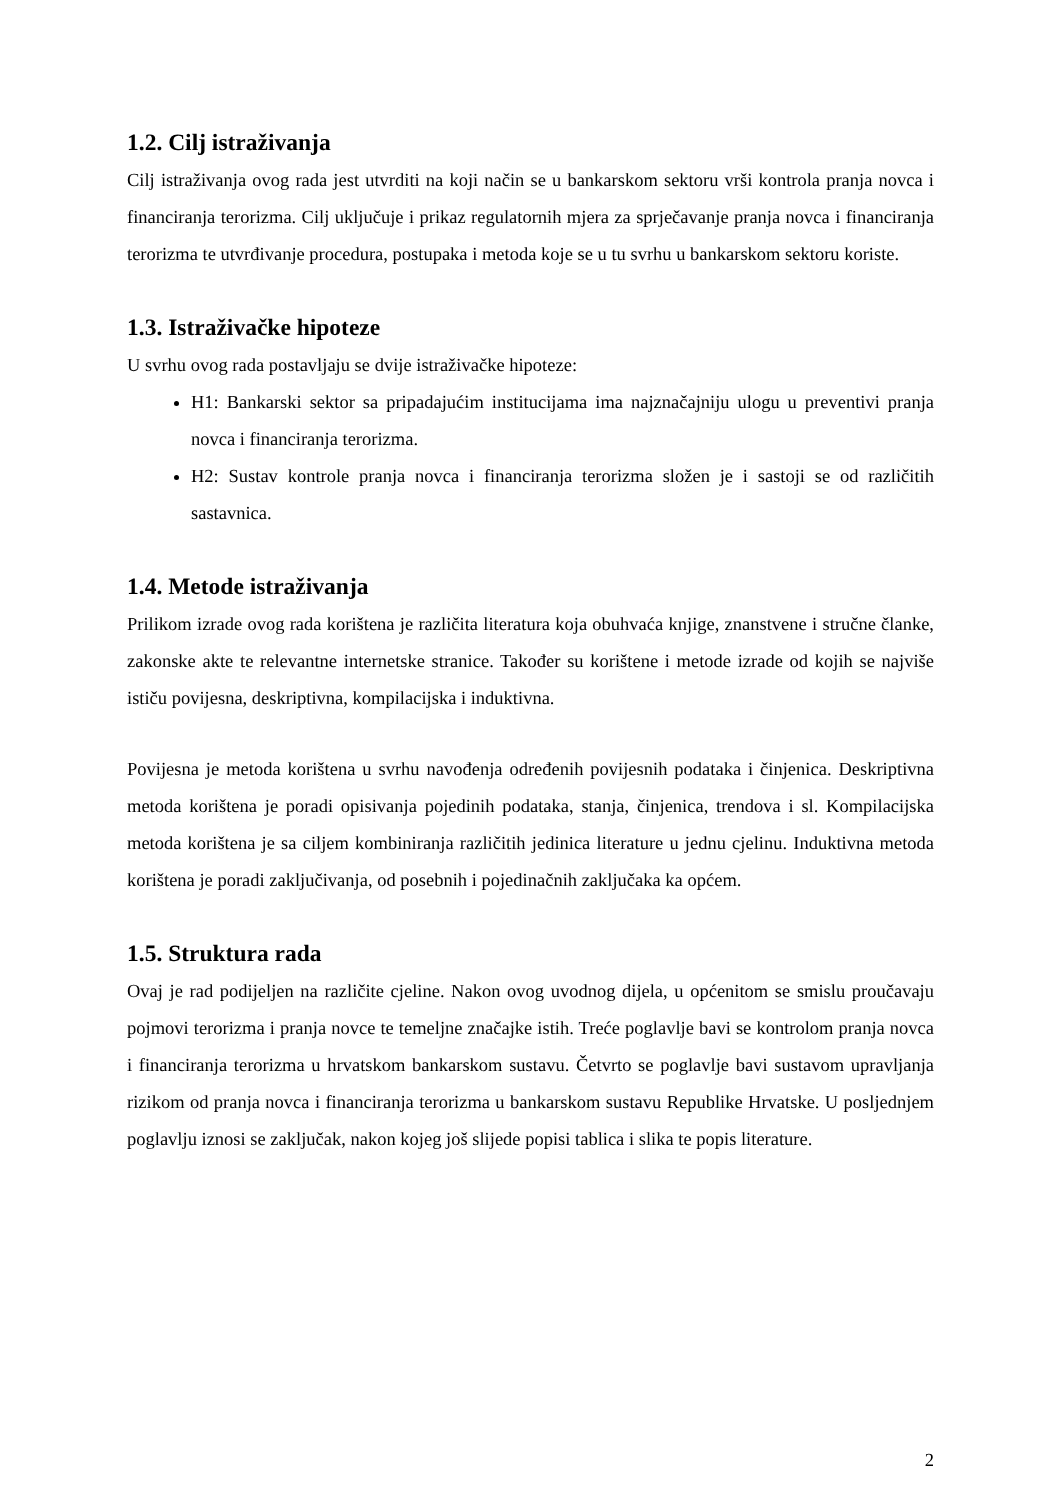1.2. Cilj istraživanja
Cilj istraživanja ovog rada jest utvrditi na koji način se u bankarskom sektoru vrši kontrola pranja novca i financiranja terorizma. Cilj uključuje i prikaz regulatornih mjera za sprječavanje pranja novca i financiranja terorizma te utvrđivanje procedura, postupaka i metoda koje se u tu svrhu u bankarskom sektoru koriste.
1.3. Istraživačke hipoteze
U svrhu ovog rada postavljaju se dvije istraživačke hipoteze:
H1: Bankarski sektor sa pripadajućim institucijama ima najznačajniju ulogu u preventivi pranja novca i financiranja terorizma.
H2: Sustav kontrole pranja novca i financiranja terorizma složen je i sastoji se od različitih sastavnica.
1.4. Metode istraživanja
Prilikom izrade ovog rada korištena je različita literatura koja obuhvaća knjige, znanstvene i stručne članke, zakonske akte te relevantne internetske stranice. Također su korištene i metode izrade od kojih se najviše ističu povijesna, deskriptivna, kompilacijska i induktivna.
Povijesna je metoda korištena u svrhu navođenja određenih povijesnih podataka i činjenica. Deskriptivna metoda korištena je poradi opisivanja pojedinih podataka, stanja, činjenica, trendova i sl. Kompilacijska metoda korištena je sa ciljem kombiniranja različitih jedinica literature u jednu cjelinu. Induktivna metoda korištena je poradi zaključivanja, od posebnih i pojedinačnih zaključaka ka općem.
1.5. Struktura rada
Ovaj je rad podijeljen na različite cjeline. Nakon ovog uvodnog dijela, u općenitom se smislu proučavaju pojmovi terorizma i pranja novce te temeljne značajke istih. Treće poglavlje bavi se kontrolom pranja novca i financiranja terorizma u hrvatskom bankarskom sustavu. Četvrto se poglavlje bavi sustavom upravljanja rizikom od pranja novca i financiranja terorizma u bankarskom sustavu Republike Hrvatske. U posljednjem poglavlju iznosi se zaključak, nakon kojeg još slijede popisi tablica i slika te popis literature.
2